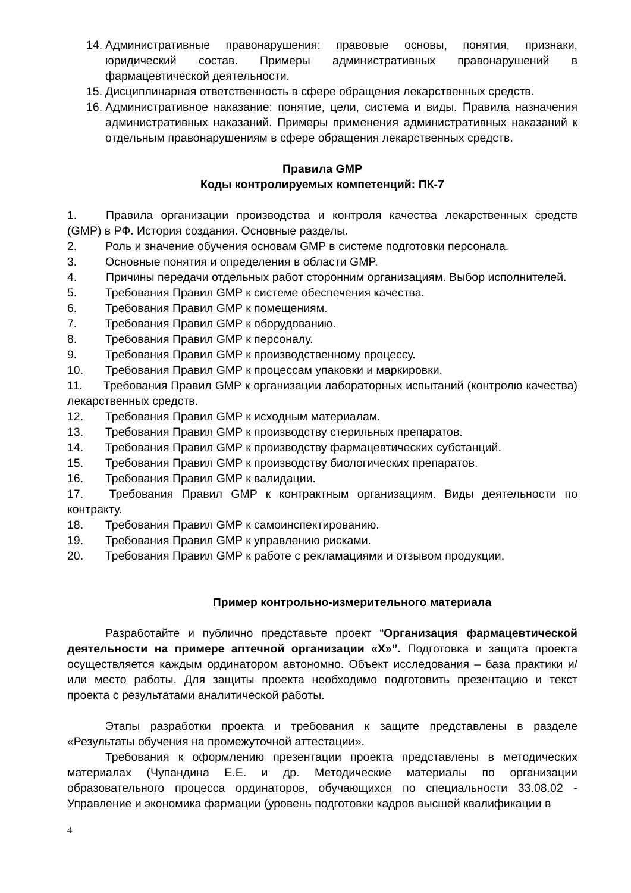14. Административные правонарушения: правовые основы, понятия, признаки, юридический состав. Примеры административных правонарушений в фармацевтической деятельности.
15. Дисциплинарная ответственность в сфере обращения лекарственных средств.
16. Административное наказание: понятие, цели, система и виды. Правила назначения административных наказаний. Примеры применения административных наказаний к отдельным правонарушениям в сфере обращения лекарственных средств.
Правила GMP
Коды контролируемых компетенций: ПК-7
1.   Правила организации производства и контроля качества лекарственных средств (GMP) в РФ. История создания. Основные разделы.
2. Роль и значение обучения основам GMP в системе подготовки персонала.
3. Основные понятия и определения в области GMP.
4.   Причины передачи отдельных работ сторонним организациям. Выбор исполнителей.
5. Требования Правил GMP к системе обеспечения качества.
6. Требования Правил GMP к помещениям.
7. Требования Правил GMP к оборудованию.
8. Требования Правил GMP к персоналу.
9. Требования Правил GMP к производственному процессу.
10. Требования Правил GMP к процессам упаковки и маркировки.
11.   Требования Правил GMP к организации лабораторных испытаний (контролю качества) лекарственных средств.
12. Требования Правил GMP к исходным материалам.
13. Требования Правил GMP к производству стерильных препаратов.
14. Требования Правил GMP к производству фармацевтических субстанций.
15. Требования Правил GMP к производству биологических препаратов.
16. Требования Правил GMP к валидации.
17.   Требования Правил GMP к контрактным организациям. Виды деятельности по контракту.
18. Требования Правил GMP к самоинспектированию.
19. Требования Правил GMP к управлению рисками.
20. Требования Правил GMP к работе с рекламациями и отзывом продукции.
Пример контрольно-измерительного материала
Разработайте и публично представьте проект “Организация фармацевтической деятельности на примере аптечной организации «Х»”. Подготовка и защита проекта осуществляется каждым ординатором автономно. Объект исследования – база практики и/или место работы. Для защиты проекта необходимо подготовить презентацию и текст проекта с результатами аналитической работы.
Этапы разработки проекта и требования к защите представлены в разделе «Результаты обучения на промежуточной аттестации».
Требования к оформлению презентации проекта представлены в методических материалах (Чупандина Е.Е. и др. Методические материалы по организации образовательного процесса ординаторов, обучающихся по специальности 33.08.02 - Управление и экономика фармации (уровень подготовки кадров высшей квалификации в
4